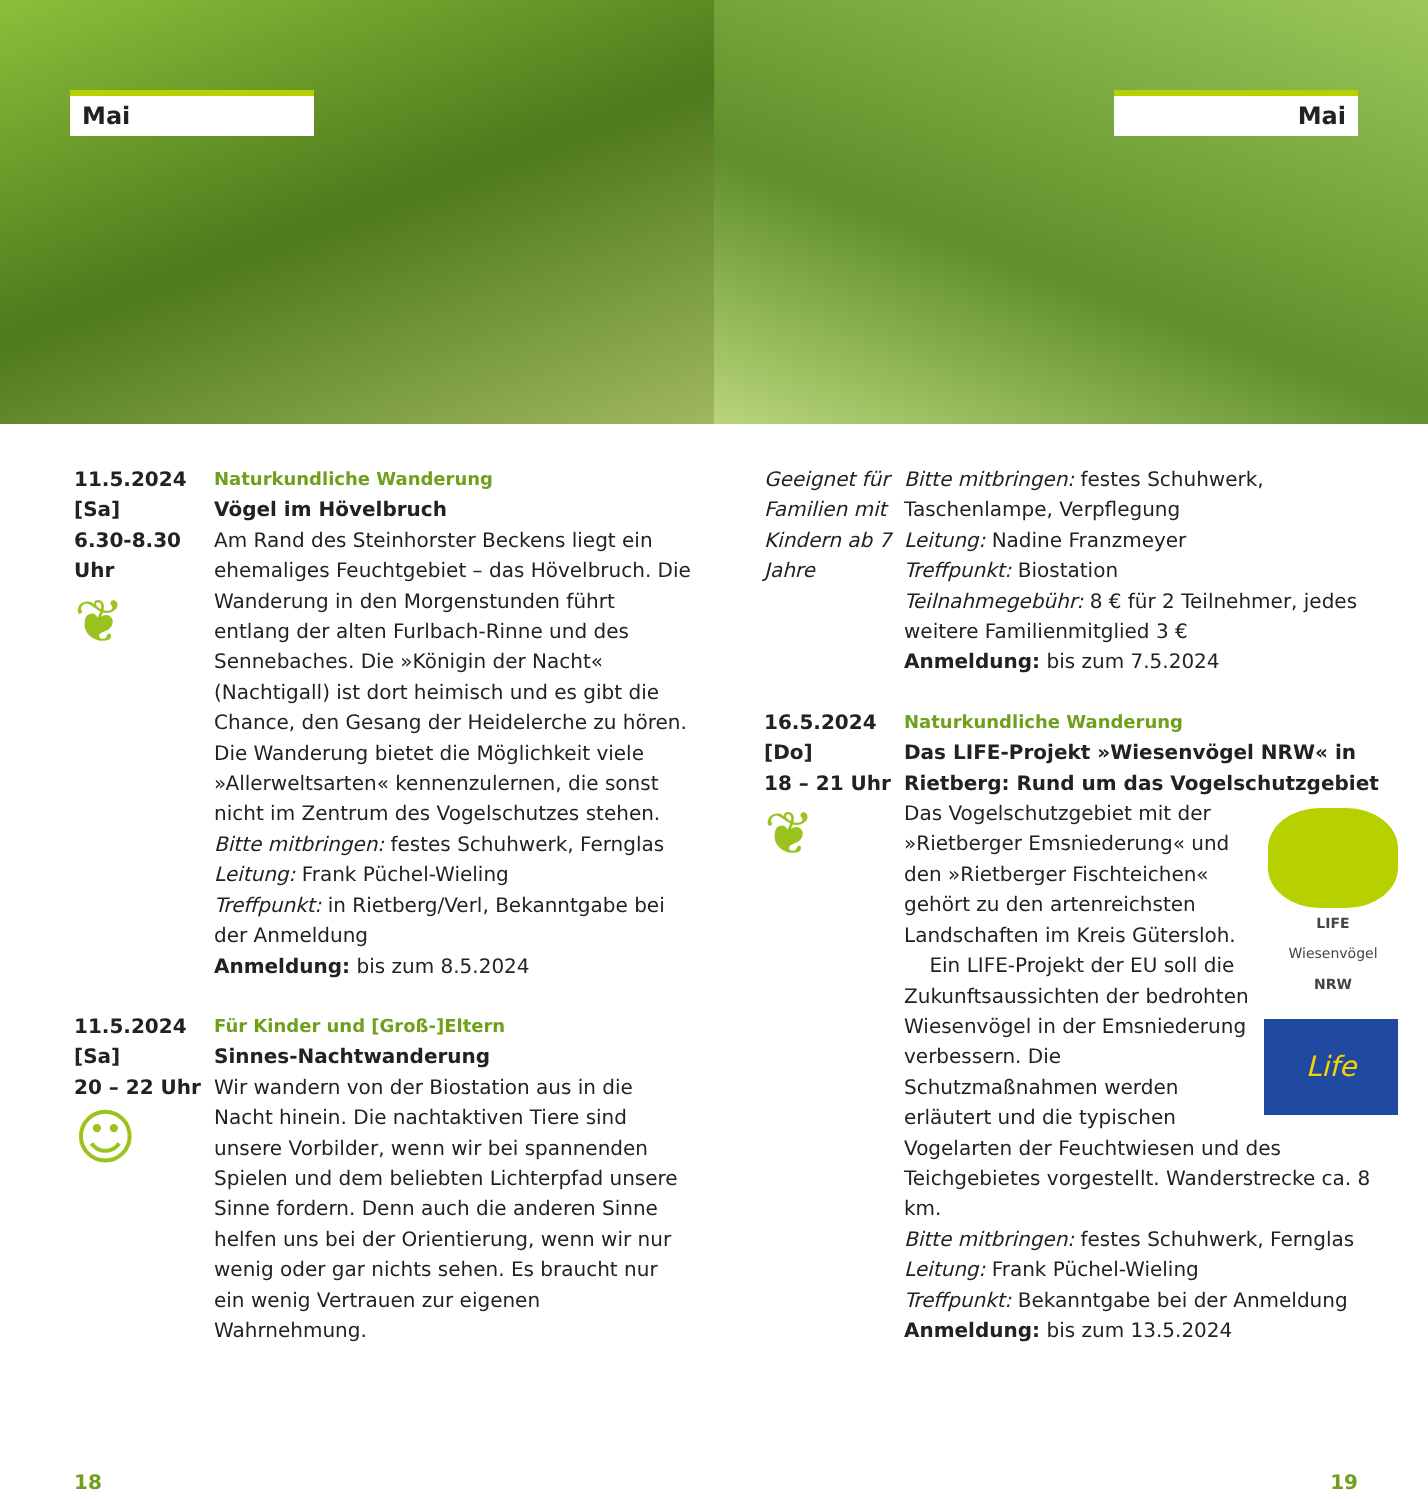Mai
11.5.2024
[Sa]
6.30-8.30 Uhr
❦
Naturkundliche Wanderung
Vögel im Hövelbruch
Am Rand des Steinhorster Beckens liegt ein ehemaliges Feuchtgebiet – das Hövelbruch. Die Wanderung in den Morgenstunden führt entlang der alten Furlbach-Rinne und des Sennebaches. Die »Königin der Nacht« (Nachtigall) ist dort heimisch und es gibt die Chance, den Gesang der Heidelerche zu hören. Die Wanderung bietet die Möglichkeit viele »Allerweltsarten« kennenzulernen, die sonst nicht im Zentrum des Vogelschutzes stehen.
Bitte mitbringen: festes Schuhwerk, Fernglas
Leitung: Frank Püchel-Wieling
Treffpunkt: in Rietberg/Verl, Bekanntgabe bei der Anmeldung
Anmeldung: bis zum 8.5.2024
11.5.2024
[Sa]
20 – 22 Uhr
☺
Für Kinder und [Groß-]Eltern
Sinnes-Nachtwanderung
Wir wandern von der Biostation aus in die Nacht hinein. Die nachtaktiven Tiere sind unsere Vorbilder, wenn wir bei spannenden Spielen und dem beliebten Lichterpfad unsere Sinne fordern. Denn auch die anderen Sinne helfen uns bei der Orientierung, wenn wir nur wenig oder gar nichts sehen. Es braucht nur ein wenig Vertrauen zur eigenen Wahrnehmung.
18
Mai
Geeignet für Familien mit Kindern ab 7 Jahre
Bitte mitbringen: festes Schuhwerk, Taschenlampe, Verpflegung
Leitung: Nadine Franzmeyer
Treffpunkt: Biostation
Teilnahmegebühr: 8 € für 2 Teilnehmer, jedes weitere Familienmitglied 3 €
Anmeldung: bis zum 7.5.2024
16.5.2024
[Do]
18 – 21 Uhr
❦
Naturkundliche Wanderung
Das LIFE-Projekt »Wiesenvögel NRW« in Rietberg: Rund um das Vogelschutzgebiet
LIFE
Wiesenvögel
NRW
Life
Das Vogelschutzgebiet mit der »Rietberger Emsniederung« und den »Rietberger Fischteichen« gehört zu den artenreichsten Landschaften im Kreis Gütersloh.
Ein LIFE-Projekt der EU soll die Zukunftsaussichten der bedrohten Wiesenvögel in der Emsniederung verbessern. Die Schutzmaßnahmen werden erläutert und die typischen Vogelarten der Feuchtwiesen und des Teichgebietes vorgestellt. Wanderstrecke ca. 8 km.
Bitte mitbringen: festes Schuhwerk, Fernglas
Leitung: Frank Püchel-Wieling
Treffpunkt: Bekanntgabe bei der Anmeldung
Anmeldung: bis zum 13.5.2024
19